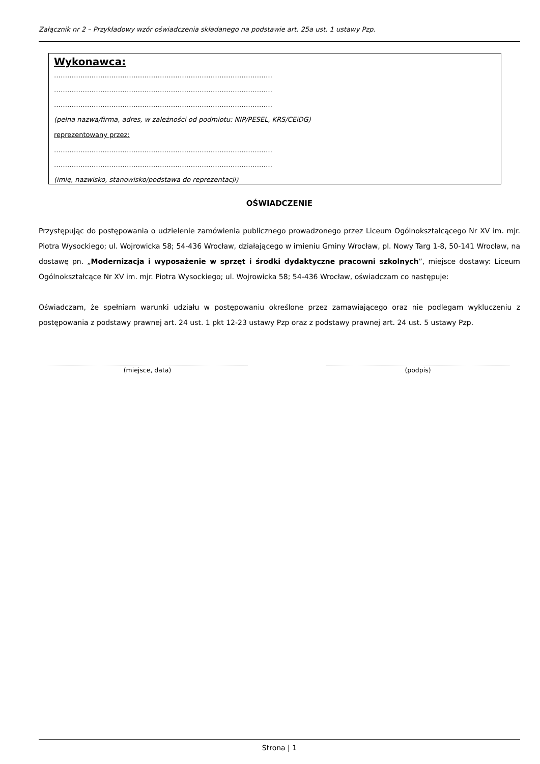Załącznik nr 2 – Przykładowy wzór oświadczenia składanego na podstawie art. 25a ust. 1 ustawy Pzp.
Wykonawca:
………………………………………………………………………………………
………………………………………………………………………………………
………………………………………………………………………………………
(pełna nazwa/firma, adres, w zależności od podmiotu: NIP/PESEL, KRS/CEiDG)
reprezentowany przez:
………………………………………………………………………………………
………………………………………………………………………………………
(imię, nazwisko, stanowisko/podstawa do reprezentacji)
OŚWIADCZENIE
Przystępując do postępowania o udzielenie zamówienia publicznego prowadzonego przez Liceum Ogólnokształcącego Nr XV im. mjr. Piotra Wysockiego; ul. Wojrowicka 58; 54-436 Wrocław, działającego w imieniu Gminy Wrocław, pl. Nowy Targ 1-8, 50-141 Wrocław, na dostawę pn. „Modernizacja i wyposażenie w sprzęt i środki dydaktyczne pracowni szkolnych”, miejsce dostawy: Liceum Ogólnokształcące Nr XV im. mjr. Piotra Wysockiego; ul. Wojrowicka 58; 54-436 Wrocław, oświadczam co następuje:
Oświadczam, że spełniam warunki udziału w postępowaniu określone przez zamawiającego oraz nie podlegam wykluczeniu z postępowania z podstawy prawnej art. 24 ust. 1 pkt 12-23 ustawy Pzp oraz z podstawy prawnej art. 24 ust. 5 ustawy Pzp.
(miejsce, data) (podpis)
Strona | 1